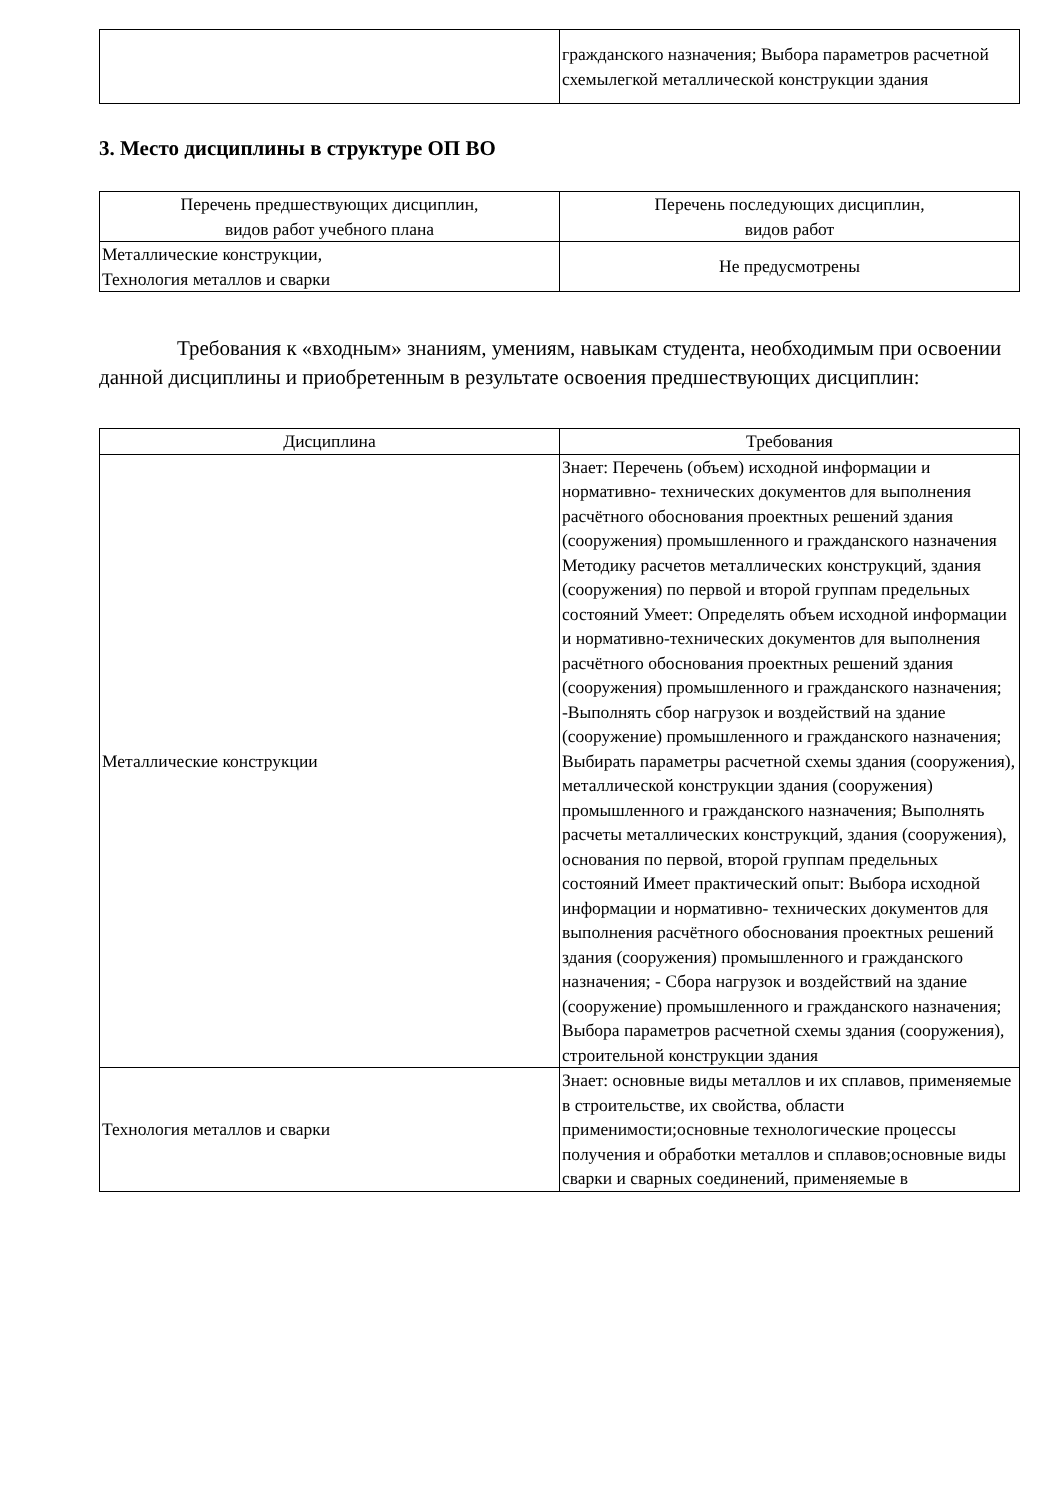| | гражданского назначения; Выбора параметров расчетной схемылегкой металлической конструкции здания |
3. Место дисциплины в структуре ОП ВО
| Перечень предшествующих дисциплин, видов работ учебного плана | Перечень последующих дисциплин, видов работ |
| --- | --- |
| Металлические конструкции, Технология металлов и сварки | Не предусмотрены |
Требования к «входным» знаниям, умениям, навыкам студента, необходимым при освоении данной дисциплины и приобретенным в результате освоения предшествующих дисциплин:
| Дисциплина | Требования |
| --- | --- |
| Металлические конструкции | Знает: Перечень (объем) исходной информации и нормативно- технических документов для выполнения расчётного обоснования проектных решений здания (сооружения) промышленного и гражданского назначения Методику расчетов металлических конструкций, здания (сооружения) по первой и второй группам предельных состояний Умеет: Определять объем исходной информации и нормативно-технических документов для выполнения расчётного обоснования проектных решений здания (сооружения) промышленного и гражданского назначения; -Выполнять сбор нагрузок и воздействий на здание (сооружение) промышленного и гражданского назначения; Выбирать параметры расчетной схемы здания (сооружения), металлической конструкции здания (сооружения) промышленного и гражданского назначения; Выполнять расчеты металлических конструкций, здания (сооружения), основания по первой, второй группам предельных состояний Имеет практический опыт: Выбора исходной информации и нормативно- технических документов для выполнения расчётного обоснования проектных решений здания (сооружения) промышленного и гражданского назначения; - Сбора нагрузок и воздействий на здание (сооружение) промышленного и гражданского назначения; Выбора параметров расчетной схемы здания (сооружения), строительной конструкции здания |
| Технология металлов и сварки | Знает: основные виды металлов и их сплавов, применяемые в строительстве, их свойства, области применимости;основные технологические процессы получения и обработки металлов и сплавов;основные виды сварки и сварных соединений, применяемые в |